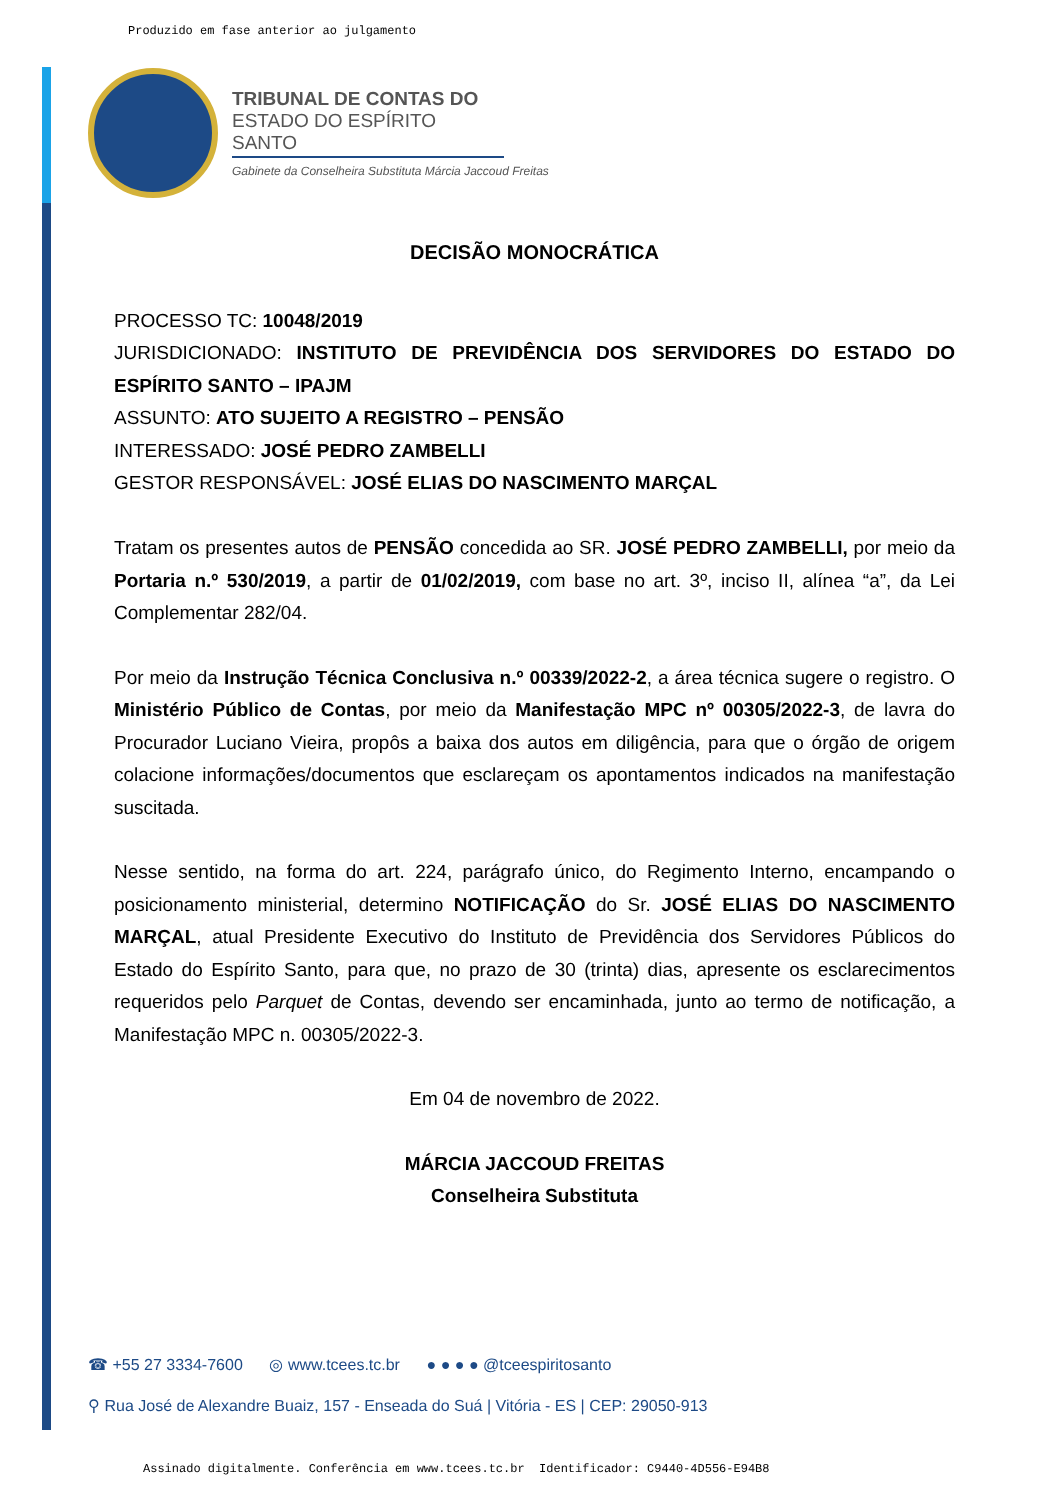Produzido em fase anterior ao julgamento
TRIBUNAL DE CONTAS DO
ESTADO DO ESPÍRITO SANTO
Gabinete da Conselheira Substituta Márcia Jaccoud Freitas
DECISÃO MONOCRÁTICA
PROCESSO TC: 10048/2019
JURISDICIONADO: INSTITUTO DE PREVIDÊNCIA DOS SERVIDORES DO ESTADO DO ESPÍRITO SANTO – IPAJM
ASSUNTO: ATO SUJEITO A REGISTRO – PENSÃO
INTERESSADO: JOSÉ PEDRO ZAMBELLI
GESTOR RESPONSÁVEL: JOSÉ ELIAS DO NASCIMENTO MARÇAL
Tratam os presentes autos de PENSÃO concedida ao SR. JOSÉ PEDRO ZAMBELLI, por meio da Portaria n.º 530/2019, a partir de 01/02/2019, com base no art. 3º, inciso II, alínea “a”, da Lei Complementar 282/04.
Por meio da Instrução Técnica Conclusiva n.º 00339/2022-2, a área técnica sugere o registro. O Ministério Público de Contas, por meio da Manifestação MPC nº 00305/2022-3, de lavra do Procurador Luciano Vieira, propôs a baixa dos autos em diligência, para que o órgão de origem colacione informações/documentos que esclareçam os apontamentos indicados na manifestação suscitada.
Nesse sentido, na forma do art. 224, parágrafo único, do Regimento Interno, encampando o posicionamento ministerial, determino NOTIFICAÇÃO do Sr. JOSÉ ELIAS DO NASCIMENTO MARÇAL, atual Presidente Executivo do Instituto de Previdência dos Servidores Públicos do Estado do Espírito Santo, para que, no prazo de 30 (trinta) dias, apresente os esclarecimentos requeridos pelo Parquet de Contas, devendo ser encaminhada, junto ao termo de notificação, a Manifestação MPC n. 00305/2022-3.
Em 04 de novembro de 2022.
MÁRCIA JACCOUD FREITAS
Conselheira Substituta
☎ +55 27 3334-7600 ◎ www.tcees.tc.br ● ● ● ● @tceespiritosanto
⚲ Rua José de Alexandre Buaiz, 157 - Enseada do Suá | Vitória - ES | CEP: 29050-913
Assinado digitalmente. Conferência em www.tcees.tc.br Identificador: C9440-4D556-E94B8